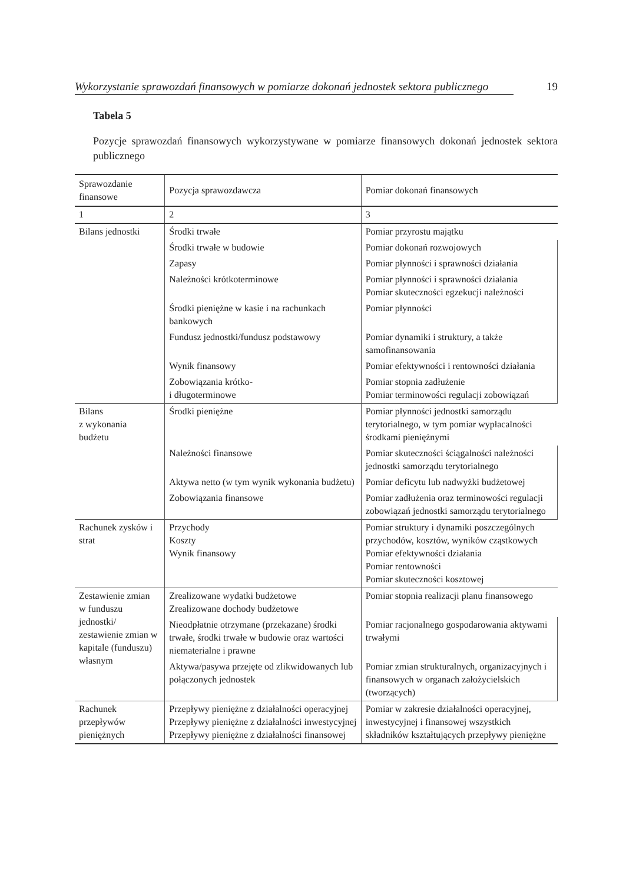Wykorzystanie sprawozdań finansowych w pomiarze dokonań jednostek sektora publicznego 19
Tabela 5
Pozycje sprawozdań finansowych wykorzystywane w pomiarze finansowych dokonań jednostek sektora publicznego
| Sprawozdanie finansowe | Pozycja sprawozdawcza | Pomiar dokonań finansowych |
| --- | --- | --- |
| 1 | 2 | 3 |
| Bilans jednostki | Środki trwałe | Pomiar przyrostu majątku |
| | Środki trwałe w budowie | Pomiar dokonań rozwojowych |
| | Zapasy | Pomiar płynności i sprawności działania |
| | Należności krótkoterminowe | Pomiar płynności i sprawności działania Pomiar skuteczności egzekucji należności |
| | Środki pieniężne w kasie i na rachunkach bankowych | Pomiar płynności |
| | Fundusz jednostki/fundusz podstawowy | Pomiar dynamiki i struktury, a także samofinansowania |
| | Wynik finansowy | Pomiar efektywności i rentowności działania |
| | Zobowiązania krótko- i długoterminowe | Pomiar stopnia zadłużenie Pomiar terminowości regulacji zobowiązań |
| Bilans z wykonania budżetu | Środki pieniężne | Pomiar płynności jednostki samorządu terytorialnego, w tym pomiar wypłacalności środkami pieniężnymi |
| | Należności finansowe | Pomiar skuteczności ściągalności należności jednostki samorządu terytorialnego |
| | Aktywa netto (w tym wynik wykonania budżetu) | Pomiar deficytu lub nadwyżki budżetowej |
| | Zobowiązania finansowe | Pomiar zadłużenia oraz terminowości regulacji zobowiązań jednostki samorządu terytorialnego |
| Rachunek zysków i strat | Przychody Koszty Wynik finansowy | Pomiar struktury i dynamiki poszczególnych przychodów, kosztów, wyników cząstkowych Pomiar efektywności działania Pomiar rentowności Pomiar skuteczności kosztowej |
| Zestawienie zmian w funduszu jednostki/ zestawienie zmian w kapitale (funduszu) własnym | Zrealizowane wydatki budżetowe Zrealizowane dochody budżetowe | Pomiar stopnia realizacji planu finansowego |
| | Nieodpłatnie otrzymane (przekazane) środki trwałe, środki trwałe w budowie oraz wartości niematerialne i prawne | Pomiar racjonalnego gospodarowania aktywami trwałymi |
| | Aktywa/pasywa przejęte od zlikwidowanych lub połączonych jednostek | Pomiar zmian strukturalnych, organizacyjnych i finansowych w organach założycielskich (tworzących) |
| Rachunek przepływów pieniężnych | Przepływy pieniężne z działalności operacyjnej Przepływy pieniężne z działalności inwestycyjnej Przepływy pieniężne z działalności finansowej | Pomiar w zakresie działalności operacyjnej, inwestycyjnej i finansowej wszystkich składników kształtujących przepływy pieniężne |